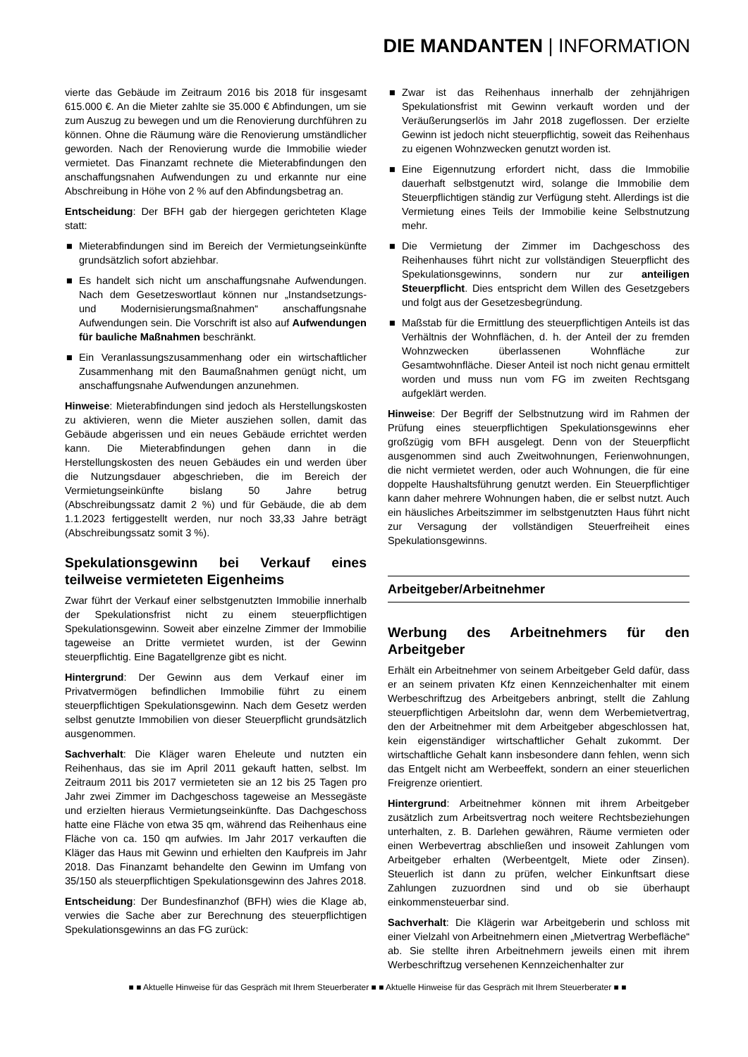DIE MANDANTEN | INFORMATION
vierte das Gebäude im Zeitraum 2016 bis 2018 für insgesamt 615.000 €. An die Mieter zahlte sie 35.000 € Abfindungen, um sie zum Auszug zu bewegen und um die Renovierung durchführen zu können. Ohne die Räumung wäre die Renovierung umständlicher geworden. Nach der Renovierung wurde die Immobilie wieder vermietet. Das Finanzamt rechnete die Mieterabfindungen den anschaffungsnahen Aufwendungen zu und erkannte nur eine Abschreibung in Höhe von 2 % auf den Abfindungsbetrag an.
Entscheidung: Der BFH gab der hiergegen gerichteten Klage statt:
■ Mieterabfindungen sind im Bereich der Vermietungseinkünfte grundsätzlich sofort abziehbar.
■ Es handelt sich nicht um anschaffungsnahe Aufwendungen. Nach dem Gesetzeswortlaut können nur „Instandsetzungs- und Modernisierungsmaßnahmen“ anschaffungsnahe Aufwendungen sein. Die Vorschrift ist also auf Aufwendungen für bauliche Maßnahmen beschränkt.
■ Ein Veranlassungszusammenhang oder ein wirtschaftlicher Zusammenhang mit den Baumaßnahmen genügt nicht, um anschaffungsnahe Aufwendungen anzunehmen.
Hinweise: Mieterabfindungen sind jedoch als Herstellungskosten zu aktivieren, wenn die Mieter ausziehen sollen, damit das Gebäude abgerissen und ein neues Gebäude errichtet werden kann. Die Mieterabfindungen gehen dann in die Herstellungskosten des neuen Gebäudes ein und werden über die Nutzungsdauer abgeschrieben, die im Bereich der Vermietungseinkünfte bislang 50 Jahre betrug (Abschreibungssatz damit 2 %) und für Gebäude, die ab dem 1.1.2023 fertiggestellt werden, nur noch 33,33 Jahre beträgt (Abschreibungssatz somit 3 %).
Spekulationsgewinn bei Verkauf eines teilweise vermieteten Eigenheims
Zwar führt der Verkauf einer selbstgenutzten Immobilie innerhalb der Spekulationsfrist nicht zu einem steuerpflichtigen Spekulationsgewinn. Soweit aber einzelne Zimmer der Immobilie tageweise an Dritte vermietet wurden, ist der Gewinn steuerpflichtig. Eine Bagatellgrenze gibt es nicht.
Hintergrund: Der Gewinn aus dem Verkauf einer im Privatvermögen befindlichen Immobilie führt zu einem steuerpflichtigen Spekulationsgewinn. Nach dem Gesetz werden selbst genutzte Immobilien von dieser Steuerpflicht grundsätzlich ausgenommen.
Sachverhalt: Die Kläger waren Eheleute und nutzten ein Reihenhaus, das sie im April 2011 gekauft hatten, selbst. Im Zeitraum 2011 bis 2017 vermieteten sie an 12 bis 25 Tagen pro Jahr zwei Zimmer im Dachgeschoss tageweise an Messegäste und erzielten hieraus Vermietungseinkünfte. Das Dachgeschoss hatte eine Fläche von etwa 35 qm, während das Reihenhaus eine Fläche von ca. 150 qm aufwies. Im Jahr 2017 verkauften die Kläger das Haus mit Gewinn und erhielten den Kaufpreis im Jahr 2018. Das Finanzamt behandelte den Gewinn im Umfang von 35/150 als steuerpflichtigen Spekulationsgewinn des Jahres 2018.
Entscheidung: Der Bundesfinanzhof (BFH) wies die Klage ab, verwies die Sache aber zur Berechnung des steuerpflichtigen Spekulationsgewinns an das FG zurück:
■ Zwar ist das Reihenhaus innerhalb der zehnjährigen Spekulationsfrist mit Gewinn verkauft worden und der Veräußerungserlös im Jahr 2018 zugeflossen. Der erzielte Gewinn ist jedoch nicht steuerpflichtig, soweit das Reihenhaus zu eigenen Wohnzwecken genutzt worden ist.
■ Eine Eigennutzung erfordert nicht, dass die Immobilie dauerhaft selbstgenutzt wird, solange die Immobilie dem Steuerpflichtigen ständig zur Verfügung steht. Allerdings ist die Vermietung eines Teils der Immobilie keine Selbstnutzung mehr.
■ Die Vermietung der Zimmer im Dachgeschoss des Reihenhauses führt nicht zur vollständigen Steuerpflicht des Spekulationsgewinns, sondern nur zur anteiligen Steuerpflicht. Dies entspricht dem Willen des Gesetzgebers und folgt aus der Gesetzesbegründung.
■ Maßstab für die Ermittlung des steuerpflichtigen Anteils ist das Verhältnis der Wohnflächen, d. h. der Anteil der zu fremden Wohnzwecken überlassenen Wohnfläche zur Gesamtwohnfläche. Dieser Anteil ist noch nicht genau ermittelt worden und muss nun vom FG im zweiten Rechtsgang aufgeklärt werden.
Hinweise: Der Begriff der Selbstnutzung wird im Rahmen der Prüfung eines steuerpflichtigen Spekulationsgewinns eher großzügig vom BFH ausgelegt. Denn von der Steuerpflicht ausgenommen sind auch Zweitwohnungen, Ferienwohnungen, die nicht vermietet werden, oder auch Wohnungen, die für eine doppelte Haushaltsführung genutzt werden. Ein Steuerpflichtiger kann daher mehrere Wohnungen haben, die er selbst nutzt. Auch ein häusliches Arbeitszimmer im selbstgenutzten Haus führt nicht zur Versagung der vollständigen Steuerfreiheit eines Spekulationsgewinns.
Arbeitgeber/Arbeitnehmer
Werbung des Arbeitnehmers für den Arbeitgeber
Erhält ein Arbeitnehmer von seinem Arbeitgeber Geld dafür, dass er an seinem privaten Kfz einen Kennzeichenhalter mit einem Werbeschriftzug des Arbeitgebers anbringt, stellt die Zahlung steuerpflichtigen Arbeitslohn dar, wenn dem Werbemietvertrag, den der Arbeitnehmer mit dem Arbeitgeber abgeschlossen hat, kein eigenständiger wirtschaftlicher Gehalt zukommt. Der wirtschaftliche Gehalt kann insbesondere dann fehlen, wenn sich das Entgelt nicht am Werbeeffekt, sondern an einer steuerlichen Freigrenze orientiert.
Hintergrund: Arbeitnehmer können mit ihrem Arbeitgeber zusätzlich zum Arbeitsvertrag noch weitere Rechtsbeziehungen unterhalten, z. B. Darlehen gewähren, Räume vermieten oder einen Werbevertrag abschließen und insoweit Zahlungen vom Arbeitgeber erhalten (Werbeentgelt, Miete oder Zinsen). Steuerlich ist dann zu prüfen, welcher Einkunftsart diese Zahlungen zuzuordnen sind und ob sie überhaupt einkommensteuerbar sind.
Sachverhalt: Die Klägerin war Arbeitgeberin und schloss mit einer Vielzahl von Arbeitnehmern einen „Mietvertrag Werbefläche“ ab. Sie stellte ihren Arbeitnehmern jeweils einen mit ihrem Werbeschriftzug versehenen Kennzeichenhalter zur
■ ■ Aktuelle Hinweise für das Gespräch mit Ihrem Steuerberater ■ ■ Aktuelle Hinweise für das Gespräch mit Ihrem Steuerberater ■ ■